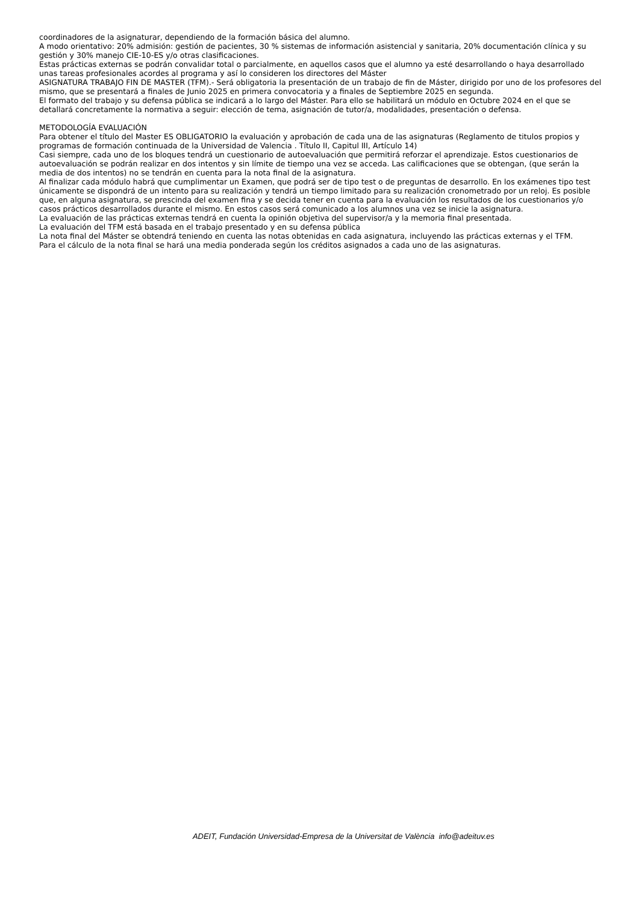coordinadores de la asignaturar, dependiendo de la formación básica del alumno.
A modo orientativo: 20% admisión: gestión de pacientes, 30 % sistemas de información asistencial y sanitaria, 20% documentación clínica y su gestión y 30% manejo CIE-10-ES y/o otras clasificaciones.
Estas prácticas externas se podrán convalidar total o parcialmente, en aquellos casos que el alumno ya esté desarrollando o haya desarrollado unas tareas profesionales acordes al programa y así lo consideren los directores del Máster
ASIGNATURA TRABAJO FIN DE MASTER (TFM).- Será obligatoria la presentación de un trabajo de fin de Máster, dirigido por uno de los profesores del mismo, que se presentará a finales de Junio 2025 en primera convocatoria y a finales de Septiembre 2025 en segunda.
El formato del trabajo y su defensa pública se indicará a lo largo del Máster. Para ello se habilitará un módulo en Octubre 2024 en el que se detallará concretamente la normativa a seguir: elección de tema, asignación de tutor/a, modalidades, presentación o defensa.
METODOLOGÍA EVALUACIÓN
Para obtener el título del Master ES OBLIGATORIO la evaluación y aprobación de cada una de las asignaturas (Reglamento de titulos propios y programas de formación continuada de la Universidad de Valencia . Título II, Capitul III, Artículo 14)
Casi siempre, cada uno de los bloques tendrá un cuestionario de autoevaluación que permitirá reforzar el aprendizaje. Estos cuestionarios de autoevaluación se podrán realizar en dos intentos y sin límite de tiempo una vez se acceda. Las calificaciones que se obtengan, (que serán la media de dos intentos) no se tendrán en cuenta para la nota final de la asignatura.
Al finalizar cada módulo habrá que cumplimentar un Examen, que podrá ser de tipo test o de preguntas de desarrollo. En los exámenes tipo test únicamente se dispondrá de un intento para su realización y tendrá un tiempo limitado para su realización cronometrado por un reloj. Es posible que, en alguna asignatura, se prescinda del examen fina y se decida tener en cuenta para la evaluación los resultados de los cuestionarios y/o casos prácticos desarrollados durante el mismo. En estos casos será comunicado a los alumnos una vez se inicie la asignatura.
La evaluación de las prácticas externas tendrá en cuenta la opinión objetiva del supervisor/a y la memoria final presentada.
La evaluación del TFM está basada en el trabajo presentado y en su defensa pública
La nota final del Máster se obtendrá teniendo en cuenta las notas obtenidas en cada asignatura, incluyendo las prácticas externas y el TFM.
Para el cálculo de la nota final se hará una media ponderada según los créditos asignados a cada uno de las asignaturas.
ADEIT, Fundación Universidad-Empresa de la Universitat de València info@adeituv.es